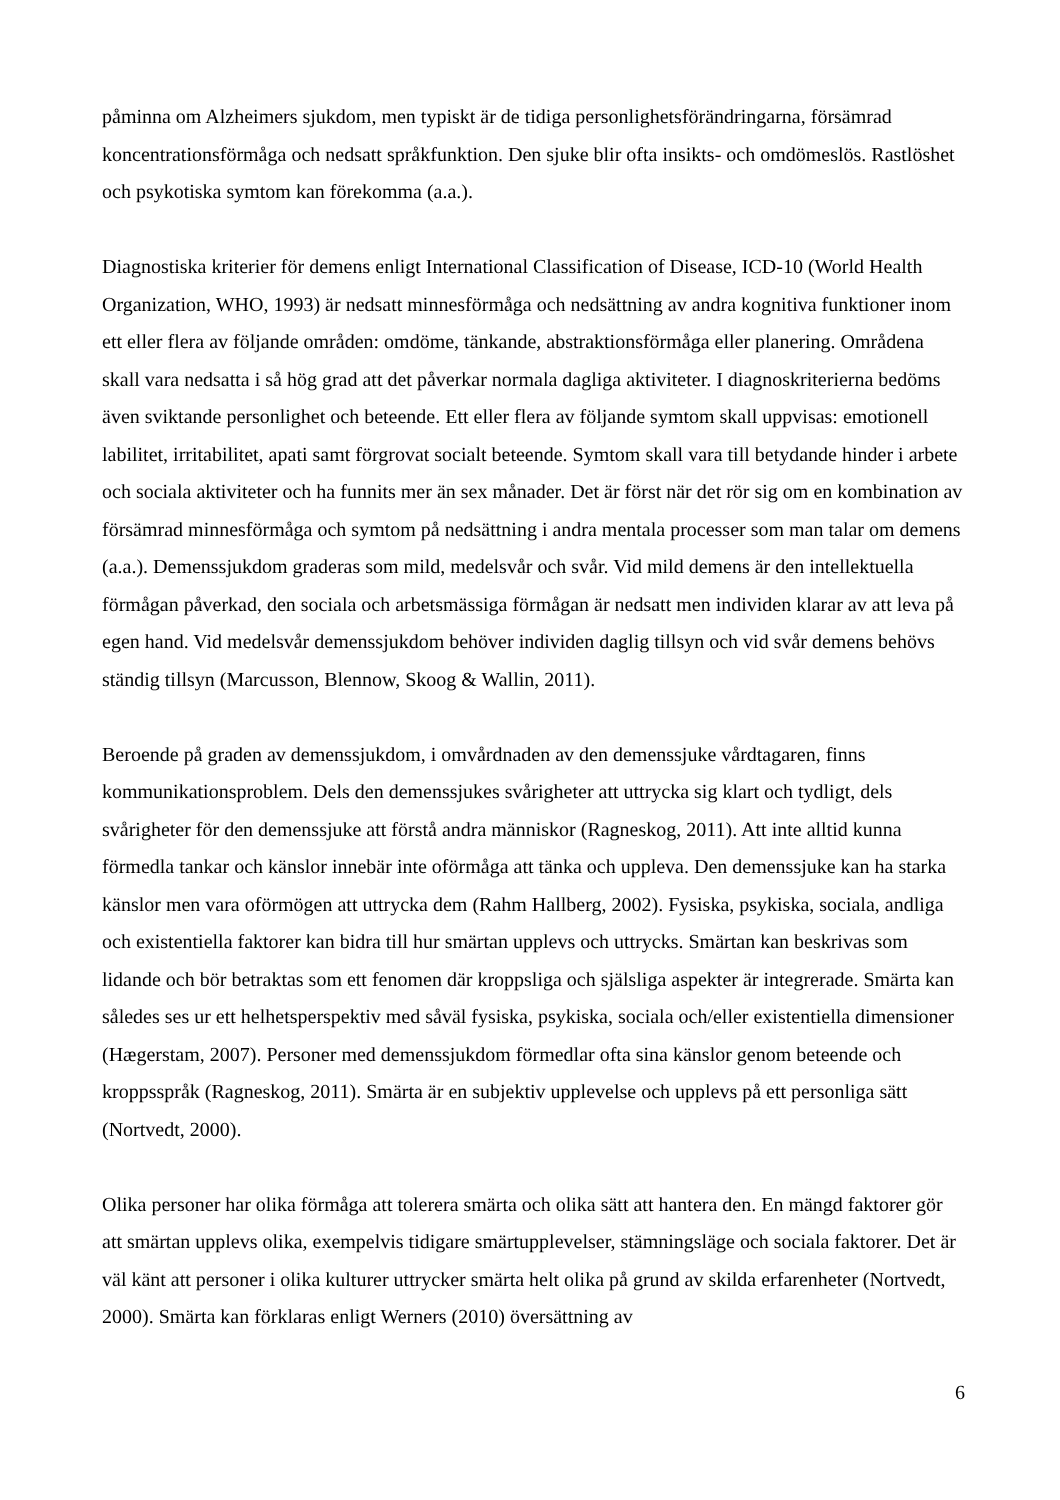påminna om Alzheimers sjukdom, men typiskt är de tidiga personlighetsförändringarna, försämrad koncentrationsförmåga och nedsatt språkfunktion. Den sjuke blir ofta insikts- och omdömeslös. Rastlöshet och psykotiska symtom kan förekomma (a.a.).
Diagnostiska kriterier för demens enligt International Classification of Disease, ICD-10 (World Health Organization, WHO, 1993) är nedsatt minnesförmåga och nedsättning av andra kognitiva funktioner inom ett eller flera av följande områden: omdöme, tänkande, abstraktionsförmåga eller planering. Områdena skall vara nedsatta i så hög grad att det påverkar normala dagliga aktiviteter. I diagnoskriterierna bedöms även sviktande personlighet och beteende. Ett eller flera av följande symtom skall uppvisas: emotionell labilitet, irritabilitet, apati samt förgrovat socialt beteende. Symtom skall vara till betydande hinder i arbete och sociala aktiviteter och ha funnits mer än sex månader. Det är först när det rör sig om en kombination av försämrad minnesförmåga och symtom på nedsättning i andra mentala processer som man talar om demens (a.a.). Demenssjukdom graderas som mild, medelsvår och svår. Vid mild demens är den intellektuella förmågan påverkad, den sociala och arbetsmässiga förmågan är nedsatt men individen klarar av att leva på egen hand. Vid medelsvår demenssjukdom behöver individen daglig tillsyn och vid svår demens behövs ständig tillsyn (Marcusson, Blennow, Skoog & Wallin, 2011).
Beroende på graden av demenssjukdom, i omvårdnaden av den demenssjuke vårdtagaren, finns kommunikationsproblem. Dels den demenssjukes svårigheter att uttrycka sig klart och tydligt, dels svårigheter för den demenssjuke att förstå andra människor (Ragneskog, 2011). Att inte alltid kunna förmedla tankar och känslor innebär inte oförmåga att tänka och uppleva. Den demenssjuke kan ha starka känslor men vara oförmögen att uttrycka dem (Rahm Hallberg, 2002). Fysiska, psykiska, sociala, andliga och existentiella faktorer kan bidra till hur smärtan upplevs och uttrycks. Smärtan kan beskrivas som lidande och bör betraktas som ett fenomen där kroppsliga och själsliga aspekter är integrerade. Smärta kan således ses ur ett helhetsperspektiv med såväl fysiska, psykiska, sociala och/eller existentiella dimensioner (Hægerstam, 2007). Personer med demenssjukdom förmedlar ofta sina känslor genom beteende och kroppsspråk (Ragneskog, 2011). Smärta är en subjektiv upplevelse och upplevs på ett personliga sätt (Nortvedt, 2000).
Olika personer har olika förmåga att tolerera smärta och olika sätt att hantera den. En mängd faktorer gör att smärtan upplevs olika, exempelvis tidigare smärtupplevelser, stämningsläge och sociala faktorer. Det är väl känt att personer i olika kulturer uttrycker smärta helt olika på grund av skilda erfarenheter (Nortvedt, 2000). Smärta kan förklaras enligt Werners (2010) översättning av
6